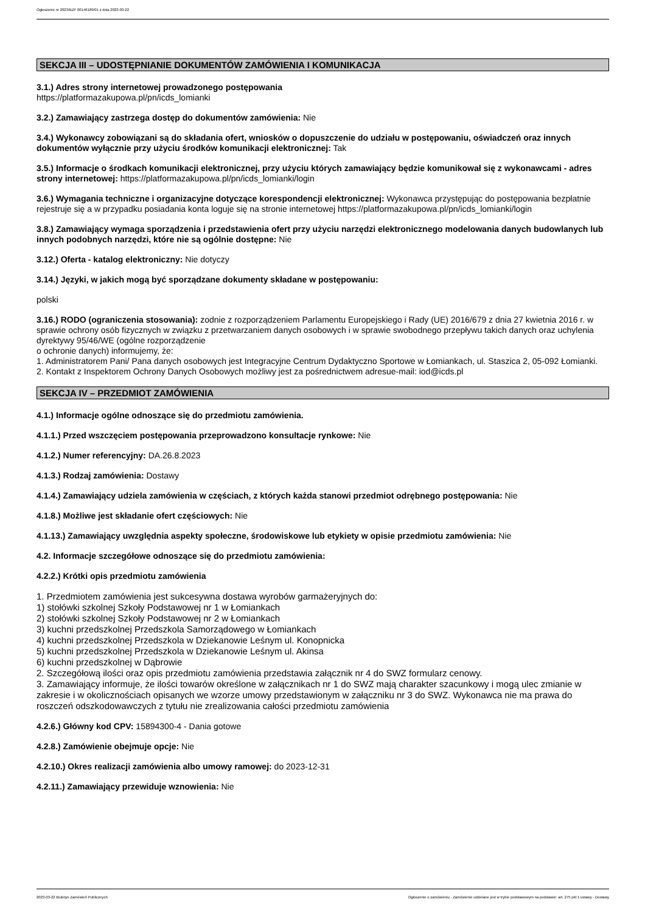Ogłoszenie nr 2023/BZP 00146189/01 z dnia 2023-03-22
SEKCJA III – UDOSTĘPNIANIE DOKUMENTÓW ZAMÓWIENIA I KOMUNIKACJA
3.1.) Adres strony internetowej prowadzonego postępowania
https://platformazakupowa.pl/pn/icds_lomianki
3.2.) Zamawiający zastrzega dostęp do dokumentów zamówienia: Nie
3.4.) Wykonawcy zobowiązani są do składania ofert, wniosków o dopuszczenie do udziału w postępowaniu, oświadczeń oraz innych dokumentów wyłącznie przy użyciu środków komunikacji elektronicznej: Tak
3.5.) Informacje o środkach komunikacji elektronicznej, przy użyciu których zamawiający będzie komunikował się z wykonawcami - adres strony internetowej: https://platformazakupowa.pl/pn/icds_lomianki/login
3.6.) Wymagania techniczne i organizacyjne dotyczące korespondencji elektronicznej: Wykonawca przystępując do postępowania bezpłatnie rejestruje się a w przypadku posiadania konta loguje się na stronie internetowej https://platformazakupowa.pl/pn/icds_lomianki/login
3.8.) Zamawiający wymaga sporządzenia i przedstawienia ofert przy użyciu narzędzi elektronicznego modelowania danych budowlanych lub innych podobnych narzędzi, które nie są ogólnie dostępne: Nie
3.12.) Oferta - katalog elektroniczny: Nie dotyczy
3.14.) Języki, w jakich mogą być sporządzane dokumenty składane w postępowaniu:
polski
3.16.) RODO (ograniczenia stosowania): zodnie z rozporządzeniem Parlamentu Europejskiego i Rady (UE) 2016/679 z dnia 27 kwietnia 2016 r. w sprawie ochrony osób fizycznych w związku z przetwarzaniem danych osobowych i w sprawie swobodnego przepływu takich danych oraz uchylenia dyrektywy 95/46/WE (ogólne rozporządzenie
o ochronie danych) informujemy, że:
1. Administratorem Pani/ Pana danych osobowych jest Integracyjne Centrum Dydaktyczno Sportowe w Łomiankach, ul. Staszica 2, 05-092 Łomianki.
2. Kontakt z Inspektorem Ochrony Danych Osobowych możliwy jest za pośrednictwem adresue-mail: iod@icds.pl
SEKCJA IV – PRZEDMIOT ZAMÓWIENIA
4.1.) Informacje ogólne odnoszące się do przedmiotu zamówienia.
4.1.1.) Przed wszczęciem postępowania przeprowadzono konsultacje rynkowe: Nie
4.1.2.) Numer referencyjny: DA.26.8.2023
4.1.3.) Rodzaj zamówienia: Dostawy
4.1.4.) Zamawiający udziela zamówienia w częściach, z których każda stanowi przedmiot odrębnego postępowania: Nie
4.1.8.) Możliwe jest składanie ofert częściowych: Nie
4.1.13.) Zamawiający uwzględnia aspekty społeczne, środowiskowe lub etykiety w opisie przedmiotu zamówienia: Nie
4.2. Informacje szczegółowe odnoszące się do przedmiotu zamówienia:
4.2.2.) Krótki opis przedmiotu zamówienia
1. Przedmiotem zamówienia jest sukcesywna dostawa wyrobów garmażeryjnych do:
1) stołówki szkolnej Szkoły Podstawowej nr 1 w Łomiankach
2) stołówki szkolnej Szkoły Podstawowej nr 2 w Łomiankach
3) kuchni przedszkolnej Przedszkola Samorządowego w Łomiankach
4) kuchni przedszkolnej Przedszkola w Dziekanowie Leśnym ul. Konopnicka
5) kuchni przedszkolnej Przedszkola w Dziekanowie Leśnym ul. Akinsa
6) kuchni przedszkolnej w Dąbrowie
2. Szczegółową ilości oraz opis przedmiotu zamówienia przedstawia załącznik nr 4 do SWZ formularz cenowy.
3. Zamawiający informuje, że ilości towarów określone w załącznikach nr 1 do SWZ mają charakter szacunkowy i mogą ulec zmianie w zakresie i w okolicznościach opisanych we wzorze umowy przedstawionym w załączniku nr 3 do SWZ. Wykonawca nie ma prawa do roszczeń odszkodowawczych z tytułu nie zrealizowania całości przedmiotu zamówienia
4.2.6.) Główny kod CPV: 15894300-4 - Dania gotowe
4.2.8.) Zamówienie obejmuje opcje: Nie
4.2.10.) Okres realizacji zamówienia albo umowy ramowej: do 2023-12-31
4.2.11.) Zamawiający przewiduje wznowienia: Nie
2023-03-22 Biuletyn Zamówień Publicznych Ogłoszenie o zamówieniu - Zamówienie udzielane jest w trybie podstawowym na podstawie: art. 275 pkt 1 ustawy - Dostawy